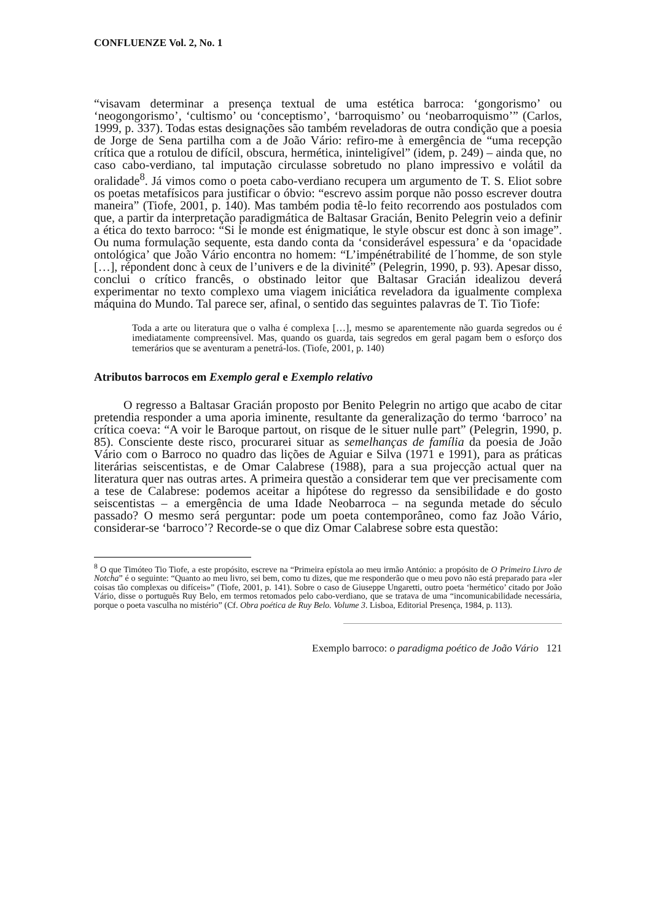CONFLUENZE Vol. 2, No. 1
“visavam determinar a presença textual de uma estética barroca: ‘gongorismo’ ou ‘neogongorismo’, ‘cultismo’ ou ‘conceptismo’, ‘barroquismo’ ou ‘neobarroquismo’” (Carlos, 1999, p. 337). Todas estas designações são também reveladoras de outra condição que a poesia de Jorge de Sena partilha com a de João Vário: refiro-me à emergência de “uma recepção crítica que a rotulou de difícil, obscura, hermética, ininteligível” (idem, p. 249) – ainda que, no caso cabo-verdiano, tal imputação circulasse sobretudo no plano impressivo e volátil da oralidade<sup>8</sup>. Já vimos como o poeta cabo-verdiano recupera um argumento de T. S. Eliot sobre os poetas metafísicos para justificar o óbvio: “escrevo assim porque não posso escrever doutra maneira” (Tiofe, 2001, p. 140). Mas também podia tê-lo feito recorrendo aos postulados com que, a partir da interpretação paradigmática de Baltasar Gracián, Benito Pelegrin veio a definir a ética do texto barroco: “Si le monde est énigmatique, le style obscur est donc à son image”. Ou numa formulação sequente, esta dando conta da ‘considerável espessura’ e da ‘opacidade ontológica’ que João Vário encontra no homem: “L’impénétrabilité de l´homme, de son style […], répondent donc à ceux de l’univers e de la divinité” (Pelegrin, 1990, p. 93). Apesar disso, conclui o crítico francês, o obstinado leitor que Baltasar Gracián idealizou deverá experimentar no texto complexo uma viagem iniciática reveladora da igualmente complexa máquina do Mundo. Tal parece ser, afinal, o sentido das seguintes palavras de T. Tio Tiofe:
Toda a arte ou literatura que o valha é complexa […], mesmo se aparentemente não guarda segredos ou é imediatamente compreensível. Mas, quando os guarda, tais segredos em geral pagam bem o esforço dos temerários que se aventuram a penetrá-los. (Tiofe, 2001, p. 140)
Atributos barrocos em Exemplo geral e Exemplo relativo
O regresso a Baltasar Gracián proposto por Benito Pelegrin no artigo que acabo de citar pretendia responder a uma aporia iminente, resultante da generalização do termo ‘barroco’ na crítica coeva: “A voir le Baroque partout, on risque de le situer nulle part” (Pelegrin, 1990, p. 85). Consciente deste risco, procurarei situar as semelhanças de família da poesia de João Vário com o Barroco no quadro das lições de Aguiar e Silva (1971 e 1991), para as práticas literárias seiscentistas, e de Omar Calabrese (1988), para a sua projecção actual quer na literatura quer nas outras artes. A primeira questão a considerar tem que ver precisamente com a tese de Calabrese: podemos aceitar a hipótese do regresso da sensibilidade e do gosto seiscentistas – a emergência de uma Idade Neobarroca – na segunda metade do século passado? O mesmo será perguntar: pode um poeta contemporâneo, como faz João Vário, considerar-se ‘barroco’? Recorde-se o que diz Omar Calabrese sobre esta questão:
<sup>8</sup> O que Timóteo Tio Tiofe, a este propósito, escreve na “Primeira epístola ao meu irmão António: a propósito de O Primeiro Livro de Notcha” é o seguinte: “Quanto ao meu livro, sei bem, como tu dizes, que me responderão que o meu povo não está preparado para «ler coisas tão complexas ou difíceis»” (Tiofe, 2001, p. 141). Sobre o caso de Giuseppe Ungaretti, outro poeta ‘hermético’ citado por João Vário, disse o português Ruy Belo, em termos retomados pelo cabo-verdiano, que se tratava de uma “incomunicabilidade necessária, porque o poeta vasculha no mistério” (Cf. Obra poética de Ruy Belo. Volume 3. Lisboa, Editorial Presença, 1984, p. 113).
Exemplo barroco: o paradigma poético de João Vário 121